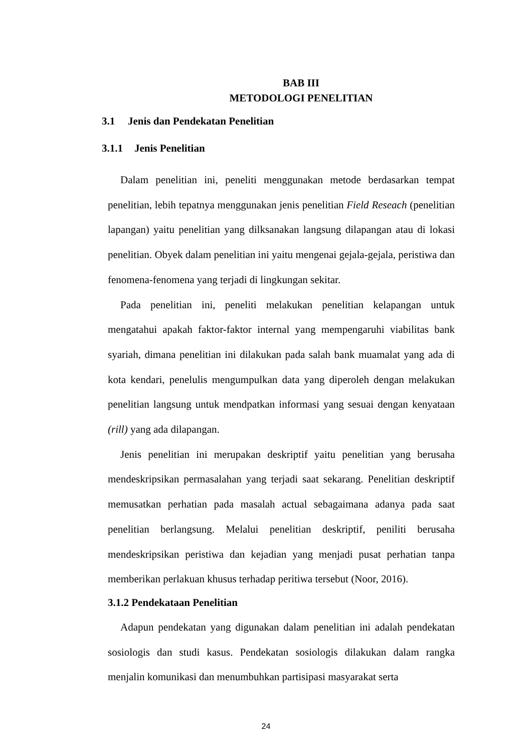BAB III
METODOLOGI PENELITIAN
3.1 Jenis dan Pendekatan Penelitian
3.1.1 Jenis Penelitian
Dalam penelitian ini, peneliti menggunakan metode berdasarkan tempat penelitian, lebih tepatnya menggunakan jenis penelitian Field Reseach (penelitian lapangan) yaitu penelitian yang dilksanakan langsung dilapangan atau di lokasi penelitian. Obyek dalam penelitian ini yaitu mengenai gejala-gejala, peristiwa dan fenomena-fenomena yang terjadi di lingkungan sekitar.
Pada penelitian ini, peneliti melakukan penelitian kelapangan untuk mengatahui apakah faktor-faktor internal yang mempengaruhi viabilitas bank syariah, dimana penelitian ini dilakukan pada salah bank muamalat yang ada di kota kendari, penelulis mengumpulkan data yang diperoleh dengan melakukan penelitian langsung untuk mendpatkan informasi yang sesuai dengan kenyataan (rill) yang ada dilapangan.
Jenis penelitian ini merupakan deskriptif yaitu penelitian yang berusaha mendeskripsikan permasalahan yang terjadi saat sekarang. Penelitian deskriptif memusatkan perhatian pada masalah actual sebagaimana adanya pada saat penelitian berlangsung. Melalui penelitian deskriptif, peniliti berusaha mendeskripsikan peristiwa dan kejadian yang menjadi pusat perhatian tanpa memberikan perlakuan khusus terhadap peritiwa tersebut (Noor, 2016).
3.1.2 Pendekataan Penelitian
Adapun pendekatan yang digunakan dalam penelitian ini adalah pendekatan sosiologis dan studi kasus. Pendekatan sosiologis dilakukan dalam rangka menjalin komunikasi dan menumbuhkan partisipasi masyarakat serta
24